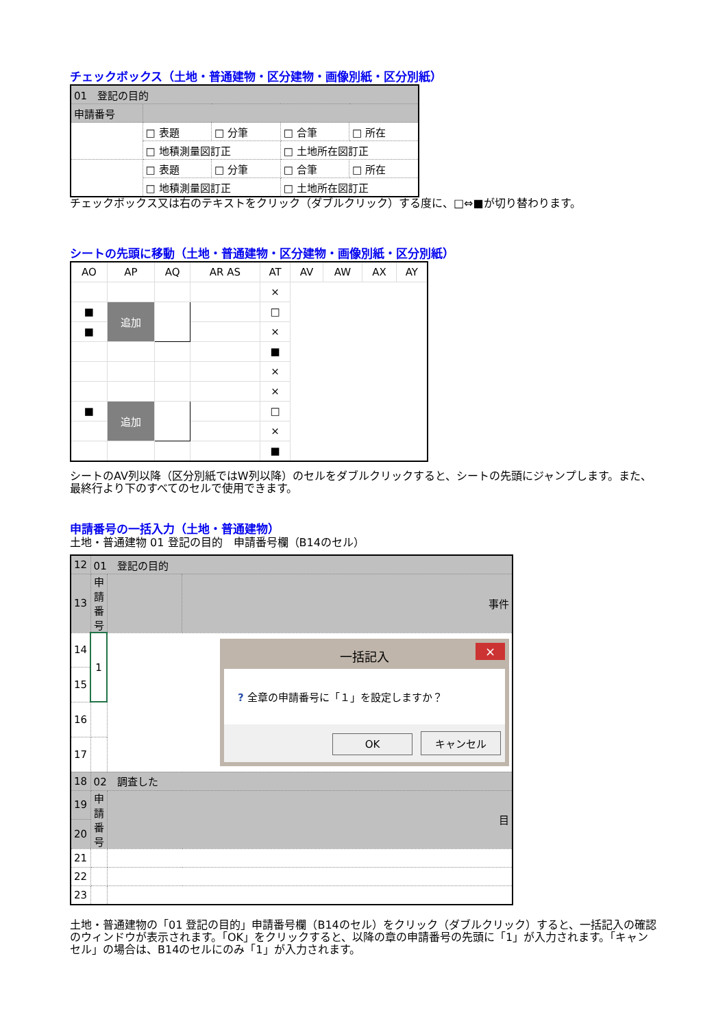チェックボックス（土地・普通建物・区分建物・画像別紙・区分別紙）
| 01 登記の目的 | | | | |
| 申請番号 | | | | |
| | □ 表題 | □ 分筆 | □ 合筆 | □ 所在 |
| | □ 地積測量図訂正 | | □ 土地所在図訂正 | |
| | □ 表題 | □ 分筆 | □ 合筆 | □ 所在 |
| | □ 地積測量図訂正 | | □ 土地所在図訂正 | |
チェックボックス又は右のテキストをクリック（ダブルクリック）する度に、□⇔■が切り替わります。
シートの先頭に移動（土地・普通建物・区分建物・画像別紙・区分別紙）
| AO | AP | AQ | AR AS | AT | AV | AW | AX | AY |
| | | | | × | | | | |
| ■ | 追加 | | | □ | | | | |
| ■ | | | | × | | | | |
| | | | | ■ | | | | |
| | | | | × | | | | |
| | | | | × | | | | |
| ■ | 追加 | | | □ | | | | |
| | | | | × | | | | |
| | | | | ■ | | | | |
シートのAV列以降（区分別紙ではW列以降）のセルをダブルクリックすると、シートの先頭にジャンプします。また、最終行より下のすべてのセルで使用できます。
申請番号の一括入力（土地・普通建物）
土地・普通建物 01 登記の目的　申請番号欄（B14のセル）
| 12 | 01 登記の目的 | | |
| 13 | 申請番号 | | 事件 |
| 14 | 1 | 一括記入 × ? 全章の申請番号に「１」を設定しますか？ OK キャンセル | |
| 15 | | | |
| 16 | | | |
| 17 | | | |
| 18 | 02 調査した | | |
| 19 | 申請番号 | 目 | |
| 20 | | | |
| 21 | | | |
| 22 | | | |
| 23 | | | |
土地・普通建物の「01 登記の目的」申請番号欄（B14のセル）をクリック（ダブルクリック）すると、一括記入の確認のウィンドウが表示されます。「OK」をクリックすると、以降の章の申請番号の先頭に「1」が入力されます。「キャンセル」の場合は、B14のセルにのみ「1」が入力されます。